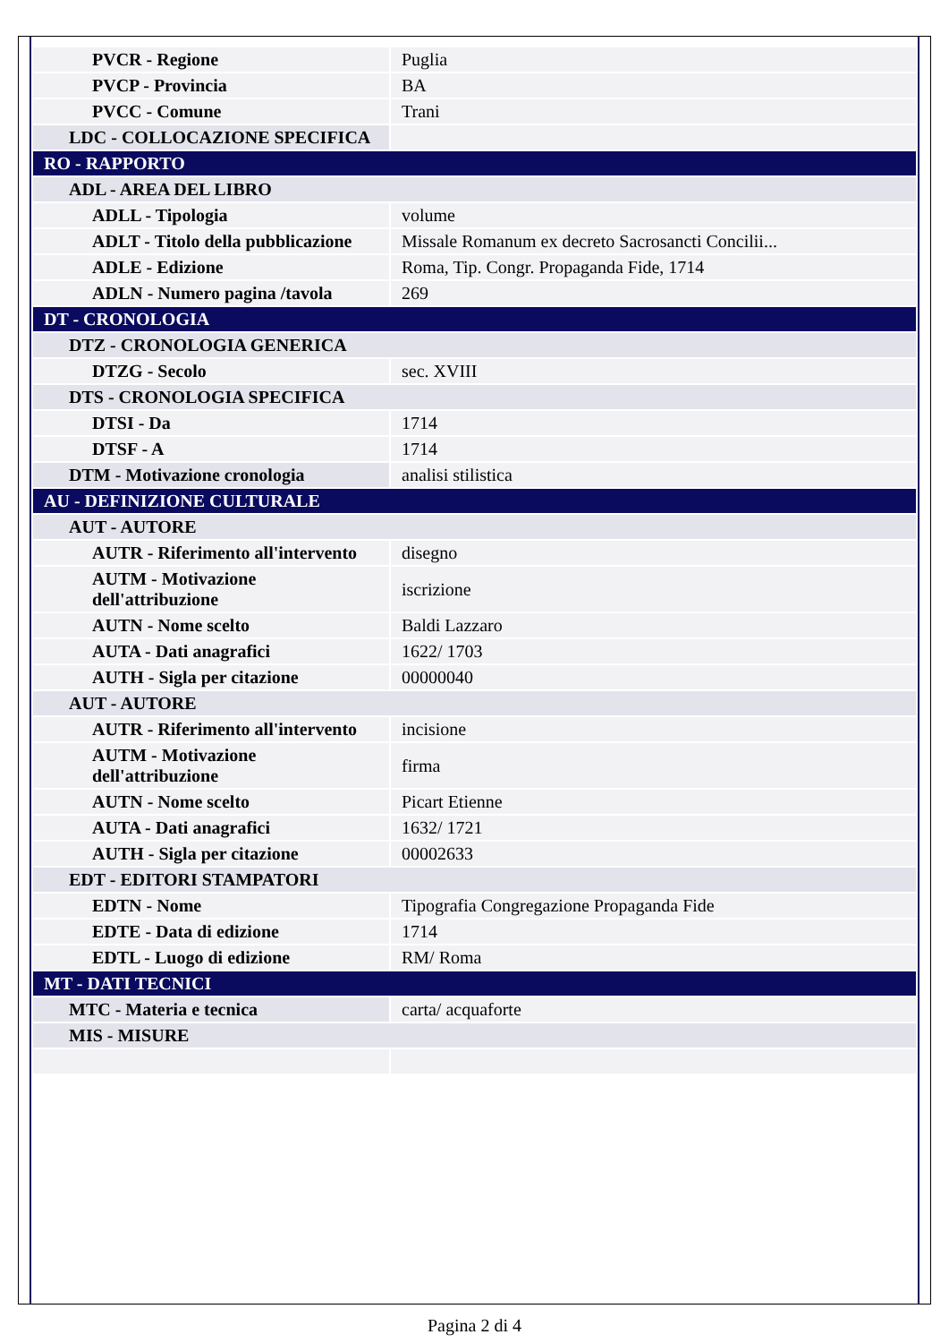| PVCR - Regione | Puglia |
| PVCP - Provincia | BA |
| PVCC - Comune | Trani |
| LDC - COLLOCAZIONE SPECIFICA | |
| RO - RAPPORTO | |
| ADL - AREA DEL LIBRO | |
| ADLL - Tipologia | volume |
| ADLT - Titolo della pubblicazione | Missale Romanum ex decreto Sacrosancti Concilii... |
| ADLE - Edizione | Roma, Tip. Congr. Propaganda Fide, 1714 |
| ADLN - Numero pagina /tavola | 269 |
| DT - CRONOLOGIA | |
| DTZ - CRONOLOGIA GENERICA | |
| DTZG - Secolo | sec. XVIII |
| DTS - CRONOLOGIA SPECIFICA | |
| DTSI - Da | 1714 |
| DTSF - A | 1714 |
| DTM - Motivazione cronologia | analisi stilistica |
| AU - DEFINIZIONE CULTURALE | |
| AUT - AUTORE | |
| AUTR - Riferimento all'intervento | disegno |
| AUTM - Motivazione dell'attribuzione | iscrizione |
| AUTN - Nome scelto | Baldi Lazzaro |
| AUTA - Dati anagrafici | 1622/ 1703 |
| AUTH - Sigla per citazione | 00000040 |
| AUT - AUTORE | |
| AUTR - Riferimento all'intervento | incisione |
| AUTM - Motivazione dell'attribuzione | firma |
| AUTN - Nome scelto | Picart Etienne |
| AUTA - Dati anagrafici | 1632/ 1721 |
| AUTH - Sigla per citazione | 00002633 |
| EDT - EDITORI STAMPATORI | |
| EDTN - Nome | Tipografia Congregazione Propaganda Fide |
| EDTE - Data di edizione | 1714 |
| EDTL - Luogo di edizione | RM/ Roma |
| MT - DATI TECNICI | |
| MTC - Materia e tecnica | carta/ acquaforte |
| MIS - MISURE | |
Pagina 2 di 4